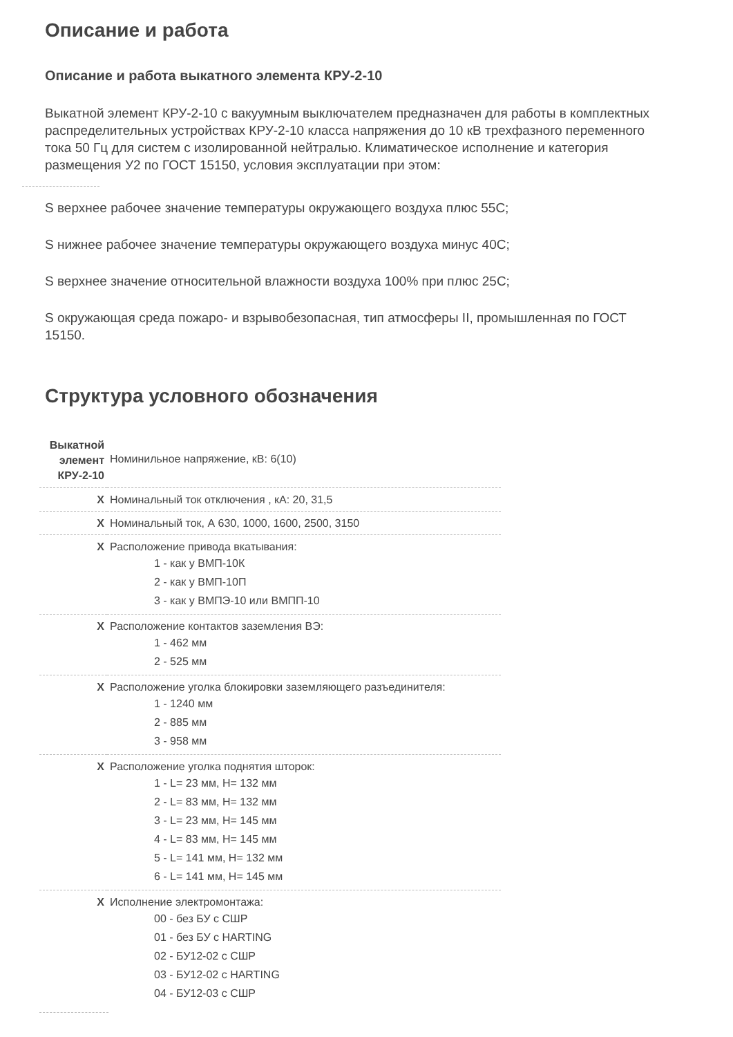Описание и работа
Описание и работа выкатного элемента КРУ-2-10
Выкатной элемент КРУ-2-10 с вакуумным выключателем предназначен для работы в комплектных распределительных устройствах КРУ-2-10 класса напряжения до 10 кВ трехфазного переменного тока 50 Гц для систем с изолированной нейтралью. Климатическое исполнение и категория размещения У2 по ГОСТ 15150, условия эксплуатации при этом:
S верхнее рабочее значение температуры окружающего воздуха плюс 55С;
S нижнее рабочее значение температуры окружающего воздуха минус 40С;
S верхнее значение относительной влажности воздуха 100% при плюс 25С;
S окружающая среда пожаро- и взрывобезопасная, тип атмосферы II, промышленная по ГОСТ 15150.
Структура условного обозначения
| Выкатной элемент КРУ-2-10 | Номинильное напряжение, кВ: 6(10) |
| X | Номинальный ток отключения , кА: 20, 31,5 |
| X | Номинальный ток, А 630, 1000, 1600, 2500, 3150 |
| X | Расположение привода вкатывания: 1 - как у ВМП-10К 2 - как у ВМП-10П 3 - как у ВМПЭ-10 или ВМПП-10 |
| X | Расположение контактов заземления ВЭ: 1 - 462 мм 2 - 525 мм |
| X | Расположение уголка блокировки заземляющего разъединителя: 1 - 1240 мм 2 - 885 мм 3 - 958 мм |
| X | Расположение уголка поднятия шторок: 1 - L= 23 мм, H= 132 мм 2 - L= 83 мм, H= 132 мм 3 - L= 23 мм, H= 145 мм 4 - L= 83 мм, H= 145 мм 5 - L= 141 мм, H= 132 мм 6 - L= 141 мм, H= 145 мм |
| X | Исполнение электромонтажа: 00 - без БУ с СШР 01 - без БУ с HARTING 02 - БУ12-02 с СШР 03 - БУ12-02 с HARTING 04 - БУ12-03 с СШР |